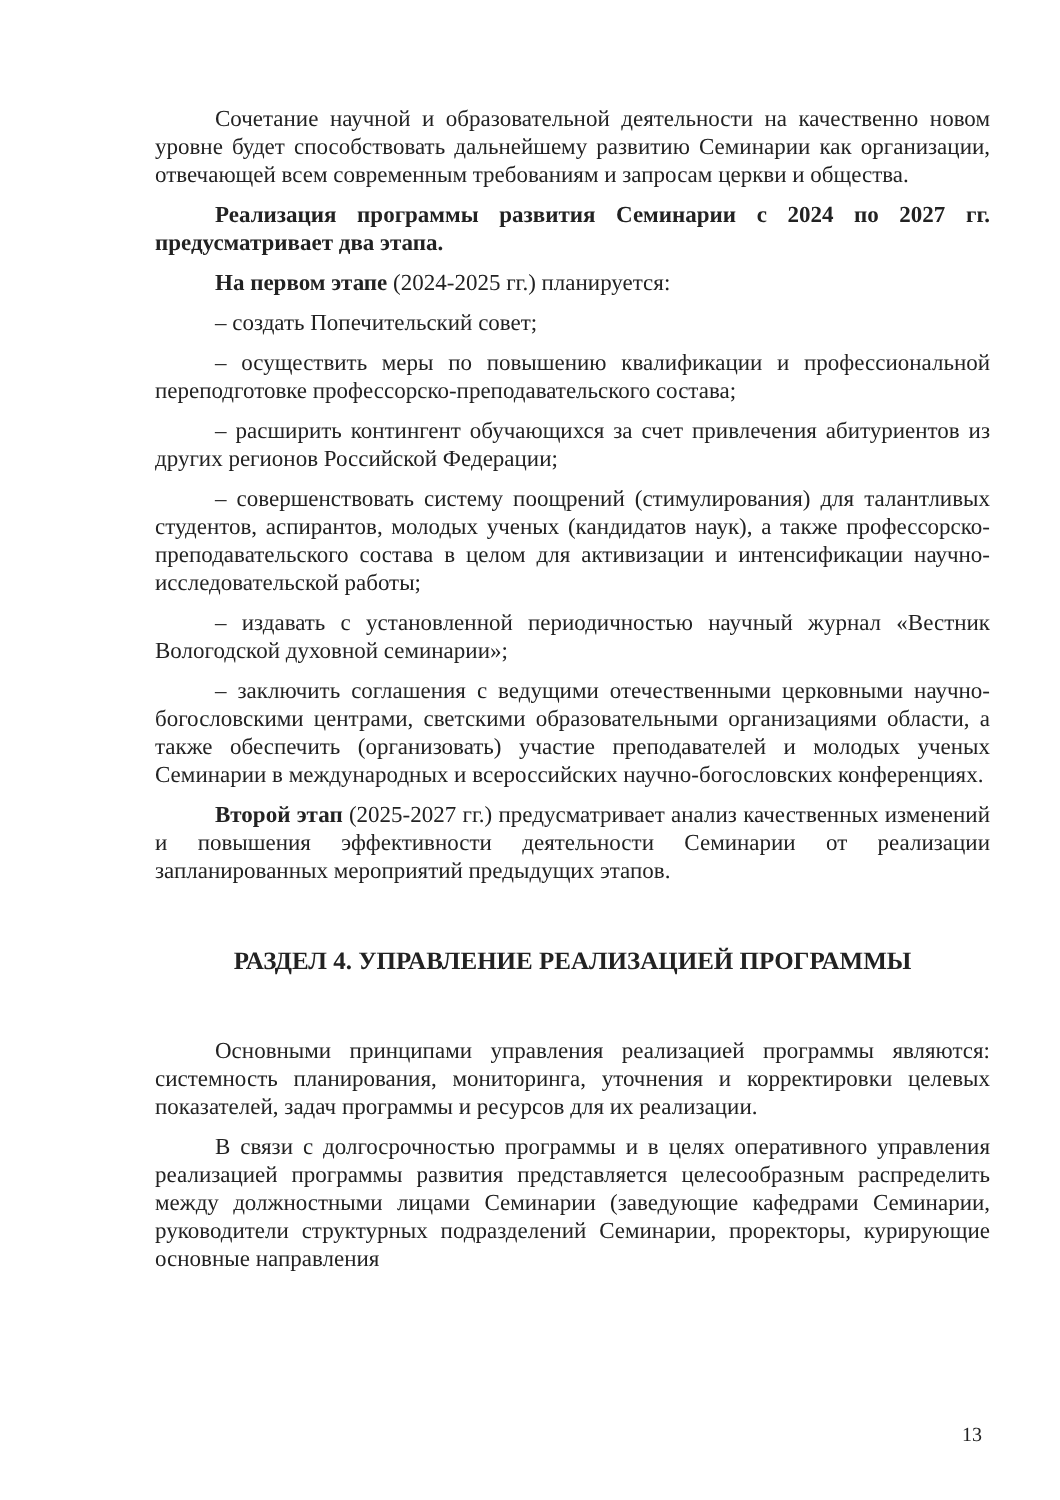Сочетание научной и образовательной деятельности на качественно новом уровне будет способствовать дальнейшему развитию Семинарии как организации, отвечающей всем современным требованиям и запросам церкви и общества.
Реализация программы развития Семинарии с 2024 по 2027 гг. предусматривает два этапа.
На первом этапе (2024-2025 гг.) планируется:
– создать Попечительский совет;
– осуществить меры по повышению квалификации и профессиональной переподготовке профессорско-преподавательского состава;
– расширить контингент обучающихся за счет привлечения абитуриентов из других регионов Российской Федерации;
– совершенствовать систему поощрений (стимулирования) для талантливых студентов, аспирантов, молодых ученых (кандидатов наук), а также профессорско-преподавательского состава в целом для активизации и интенсификации научно-исследовательской работы;
– издавать с установленной периодичностью научный журнал «Вестник Вологодской духовной семинарии»;
– заключить соглашения с ведущими отечественными церковными научно-богословскими центрами, светскими образовательными организациями области, а также обеспечить (организовать) участие преподавателей и молодых ученых Семинарии в международных и всероссийских научно-богословских конференциях.
Второй этап (2025-2027 гг.) предусматривает анализ качественных изменений и повышения эффективности деятельности Семинарии от реализации запланированных мероприятий предыдущих этапов.
РАЗДЕЛ 4. УПРАВЛЕНИЕ РЕАЛИЗАЦИЕЙ ПРОГРАММЫ
Основными принципами управления реализацией программы являются: системность планирования, мониторинга, уточнения и корректировки целевых показателей, задач программы и ресурсов для их реализации.
В связи с долгосрочностью программы и в целях оперативного управления реализацией программы развития представляется целесообразным распределить между должностными лицами Семинарии (заведующие кафедрами Семинарии, руководители структурных подразделений Семинарии, проректоры, курирующие основные направления
13